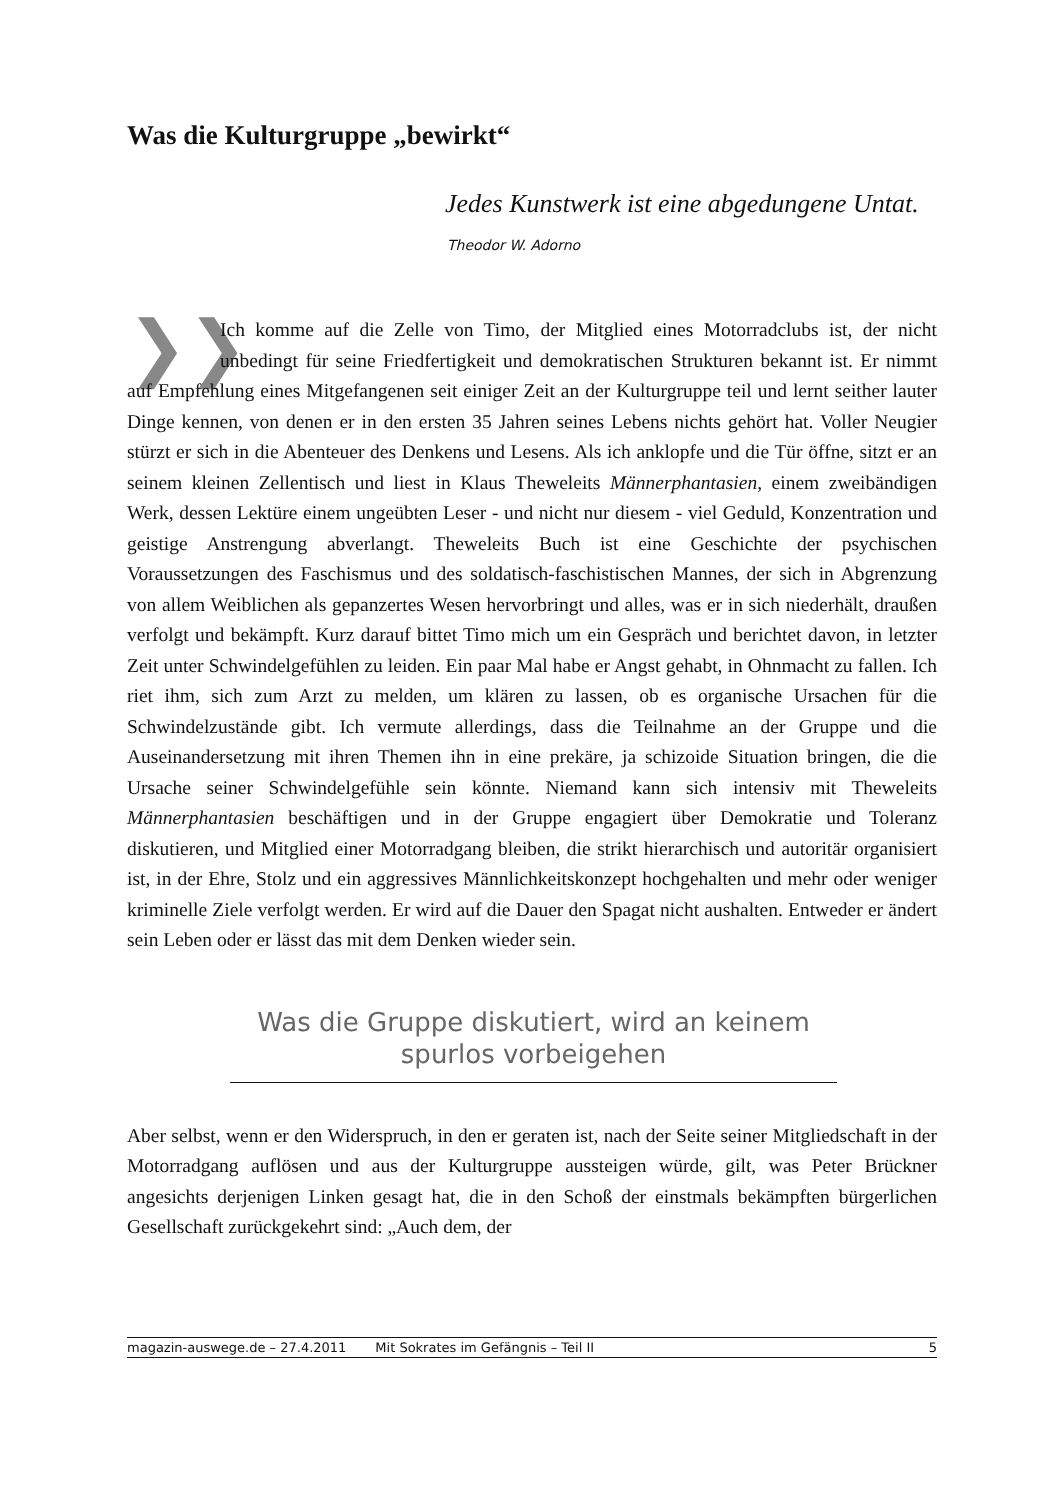Was die Kulturgruppe „bewirkt“
Jedes Kunstwerk ist eine abgedungene Untat.
Theodor W. Adorno
❯❯ Ich komme auf die Zelle von Timo, der Mitglied eines Motorradclubs ist, der nicht unbedingt für seine Friedfertigkeit und demokratischen Strukturen bekannt ist. Er nimmt auf Empfehlung eines Mitgefangenen seit einiger Zeit an der Kulturgruppe teil und lernt seither lauter Dinge kennen, von denen er in den ersten 35 Jahren seines Lebens nichts gehört hat. Voller Neugier stürzt er sich in die Abenteuer des Denkens und Lesens. Als ich anklopfe und die Tür öffne, sitzt er an seinem kleinen Zellentisch und liest in Klaus Theweleits Männerphantasien, einem zweibändigen Werk, dessen Lektüre einem ungeübten Leser - und nicht nur diesem - viel Geduld, Konzentration und geistige Anstrengung abverlangt. Theweleits Buch ist eine Geschichte der psychischen Voraussetzungen des Faschismus und des soldatisch-faschistischen Mannes, der sich in Abgrenzung von allem Weiblichen als gepanzertes Wesen hervorbringt und alles, was er in sich niederhält, draußen verfolgt und bekämpft. Kurz darauf bittet Timo mich um ein Gespräch und berichtet davon, in letzter Zeit unter Schwindelgefühlen zu leiden. Ein paar Mal habe er Angst gehabt, in Ohnmacht zu fallen. Ich riet ihm, sich zum Arzt zu melden, um klären zu lassen, ob es organische Ursachen für die Schwindelzustände gibt. Ich vermute allerdings, dass die Teilnahme an der Gruppe und die Auseinandersetzung mit ihren Themen ihn in eine prekäre, ja schizoide Situation bringen, die die Ursache seiner Schwindelgefühle sein könnte. Niemand kann sich intensiv mit Theweleits Männerphantasien beschäftigen und in der Gruppe engagiert über Demokratie und Toleranz diskutieren, und Mitglied einer Motorradgang bleiben, die strikt hierarchisch und autoritär organisiert ist, in der Ehre, Stolz und ein aggressives Männlichkeitskonzept hochgehalten und mehr oder weniger kriminelle Ziele verfolgt werden. Er wird auf die Dauer den Spagat nicht aushalten. Entweder er ändert sein Leben oder er lässt das mit dem Denken wieder sein.
Was die Gruppe diskutiert, wird an keinem spurlos vorbeigehen
Aber selbst, wenn er den Widerspruch, in den er geraten ist, nach der Seite seiner Mitgliedschaft in der Motorradgang auflösen und aus der Kulturgruppe aussteigen würde, gilt, was Peter Brückner angesichts derjenigen Linken gesagt hat, die in den Schoß der einstmals bekämpften bürgerlichen Gesellschaft zurückgekehrt sind: „Auch dem, der
magazin-auswege.de – 27.4.2011 Mit Sokrates im Gefängnis – Teil II 5